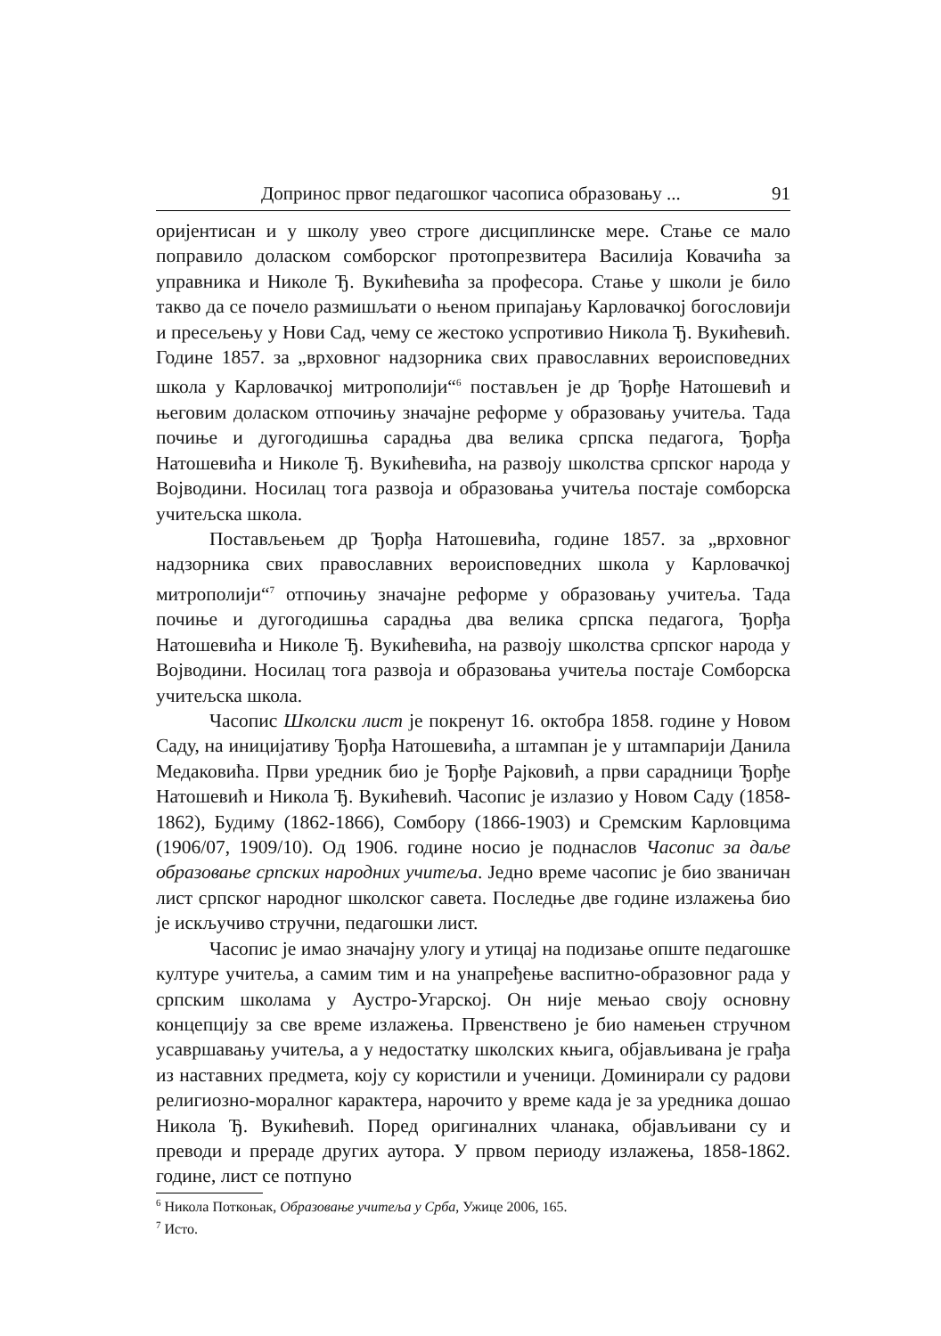Допринос првог педагошког часописа образовању ... 91
оријентисан и у школу увео строге дисциплинске мере. Стање се мало поправило доласком сомборског протопрезвитера Василија Ковачића за управника и Николе Ђ. Вукићевића за професора. Стање у школи је било такво да се почело размишљати о њеном припајању Карловачкој богословији и пресељењу у Нови Сад, чему се жестоко успротивио Никола Ђ. Вукићевић. Године 1857. за „врховног надзорника свих православних вероисповедних школа у Карловачкој митрополији“<sup>6</sup> постављен је др Ђорђе Натошевић и његовим доласком отпочињу значајне реформе у образовању учитеља. Тада почиње и дугогодишња сарадња два велика српска педагога, Ђорђа Натошевића и Николе Ђ. Вукићевића, на развоју школства српског народа у Војводини. Носилац тога развоја и образовања учитеља постаје сомборска учитељска школа.
Постављењем др Ђорђа Натошевића, године 1857. за „врховног надзорника свих православних вероисповедних школа у Карловачкој митрополији“<sup>7</sup> отпочињу значајне реформе у образовању учитеља. Тада почиње и дугогодишња сарадња два велика српска педагога, Ђорђа Натошевића и Николе Ђ. Вукићевића, на развоју школства српског народа у Војводини. Носилац тога развоја и образовања учитеља постаје Сомборска учитељска школа.
Часопис Школски лист је покренут 16. oктобра 1858. године у Новом Саду, на иницијативу Ђорђа Натошевића, а штампан је у штампарији Данила Медаковића. Први уредник био је Ђорђе Рајковић, а први сарадници Ђорђе Натошевић и Никола Ђ. Вукићевић. Часопис је излазио у Новом Саду (1858-1862), Будиму (1862-1866), Сомбору (1866-1903) и Сремским Карловцима (1906/07, 1909/10). Од 1906. године носио је поднаслов Часопис за даље образовање српских народних учитеља. Једно време часопис је био званичан лист српског народног школског савета. Последње две године излажења био је искључиво стручни, педагошки лист.
Часопис је имао значајну улогу и утицај на подизање опште педагошке културе учитеља, а самим тим и на унапређење васпитно-образовног рада у српским школама у Аустро-Угарској. Он није мењао своју основну концепцију за све време излажења. Првенствено је био намењен стручном усавршавању учитеља, а у недостатку школских књига, објављивана је грађа из наставних предмета, коју су користили и ученици. Доминирали су радови религиозно-моралног карактера, нарочито у време када је за уредника дошао Никола Ђ. Вукићевић. Поред оригиналних чланака, објављивани су и преводи и прераде других аутора. У првом периоду излажења, 1858-1862. године, лист се потпуно
<sup>6</sup> Никола Поткоњак, Образовање учитеља у Срба, Ужице 2006, 165.
<sup>7</sup> Исто.